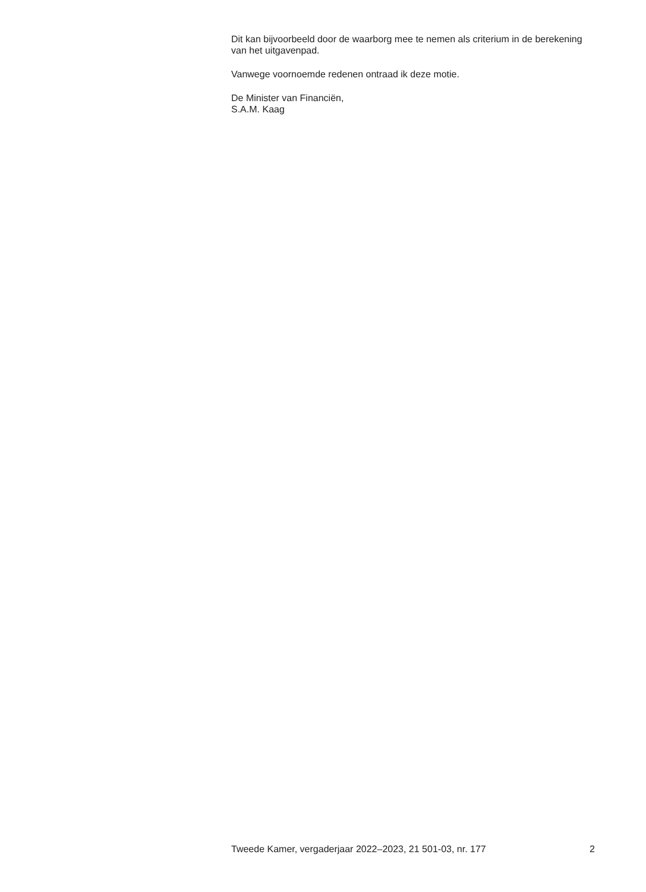Dit kan bijvoorbeeld door de waarborg mee te nemen als criterium in de berekening van het uitgavenpad.
Vanwege voornoemde redenen ontraad ik deze motie.
De Minister van Financiën,
S.A.M. Kaag
Tweede Kamer, vergaderjaar 2022–2023, 21 501-03, nr. 177 2